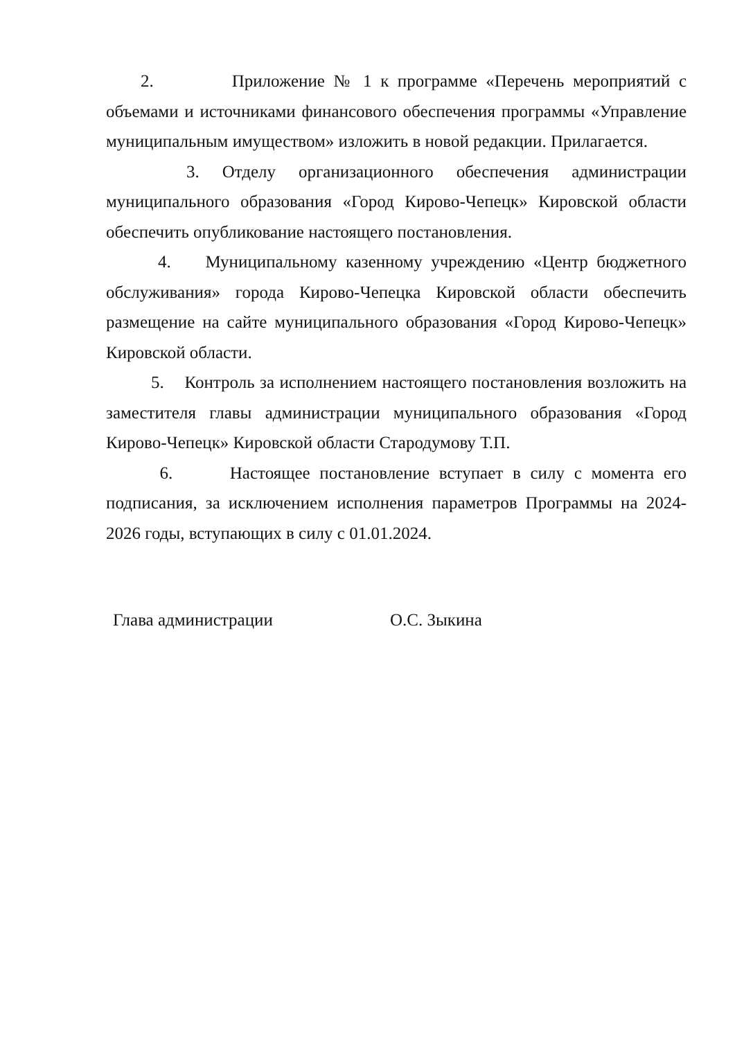2. Приложение № 1 к программе «Перечень мероприятий с объемами и источниками финансового обеспечения программы «Управление муниципальным имуществом» изложить в новой редакции. Прилагается.
3. Отделу организационного обеспечения администрации муниципального образования «Город Кирово-Чепецк» Кировской области обеспечить опубликование настоящего постановления.
4. Муниципальному казенному учреждению «Центр бюджетного обслуживания» города Кирово-Чепецка Кировской области обеспечить размещение на сайте муниципального образования «Город Кирово-Чепецк» Кировской области.
5. Контроль за исполнением настоящего постановления возложить на заместителя главы администрации муниципального образования «Город Кирово-Чепецк» Кировской области Стародумову Т.П.
6. Настоящее постановление вступает в силу с момента его подписания, за исключением исполнения параметров Программы на 2024-2026 годы, вступающих в силу с 01.01.2024.
Глава администрации О.С. Зыкина